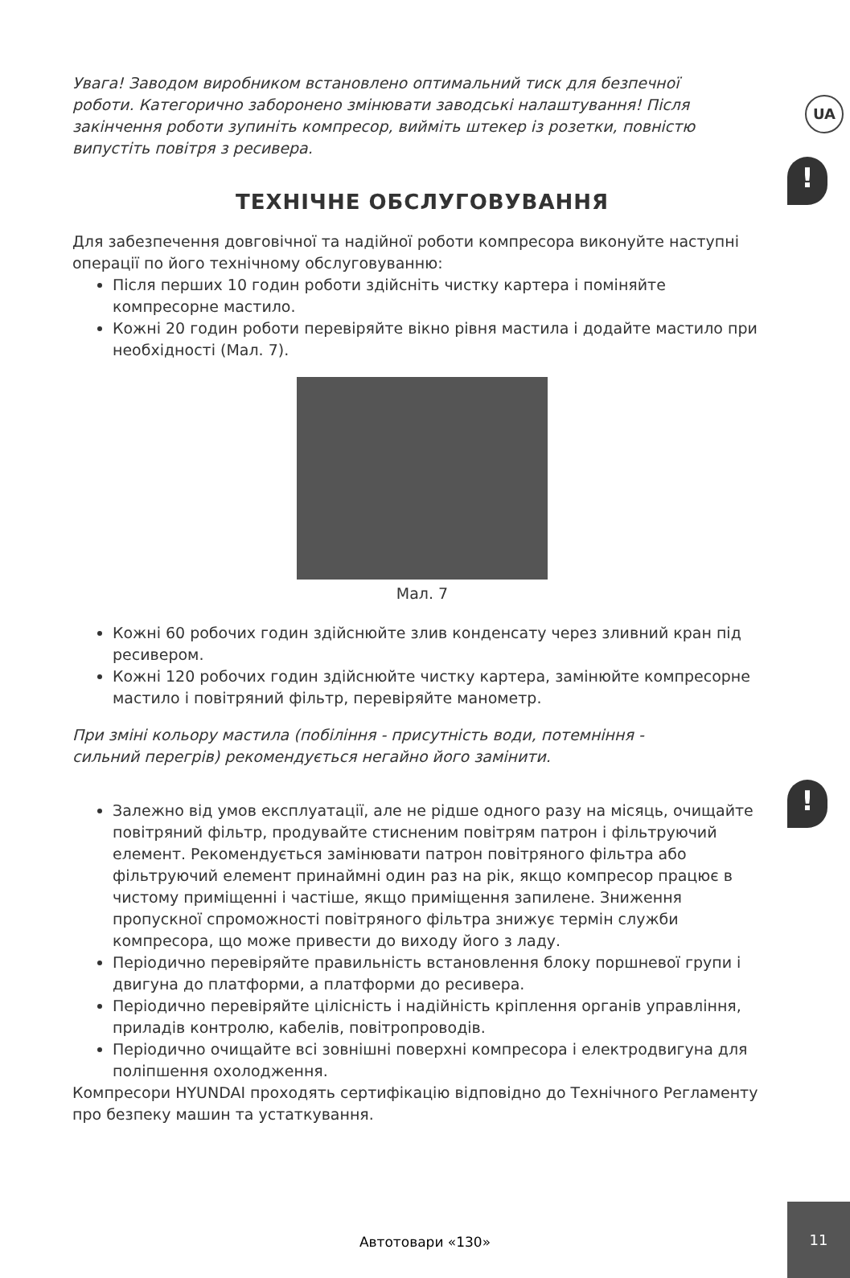UA
!
!
Увага! Заводом виробником встановлено оптимальний тиск для безпечної роботи. Категорично заборонено змінювати заводські налаштування! Після закінчення роботи зупиніть компресор, вийміть штекер із розетки, повністю випустіть повітря з ресивера.
ТЕХНІЧНЕ ОБСЛУГОВУВАННЯ
Для забезпечення довговічної та надійної роботи компресора виконуйте наступні операції по його технічному обслуговуванню:
Після перших 10 годин роботи здійсніть чистку картера і поміняйте компресорне мастило.
Кожні 20 годин роботи перевіряйте вікно рівня мастила і додайте мастило при необхідності (Мал. 7).
Мал. 7
Кожні 60 робочих годин здійснюйте злив конденсату через зливний кран під ресивером.
Кожні 120 робочих годин здійснюйте чистку картера, замінюйте компресорне мастило і повітряний фільтр, перевіряйте манометр.
При зміні кольору мастила (побіління - присутність води, потемніння - сильний перегрів) рекомендується негайно його замінити.
Залежно від умов експлуатації, але не рідше одного разу на місяць, очищайте повітряний фільтр, продувайте стисненим повітрям патрон і фільтруючий елемент. Рекомендується замінювати патрон повітряного фільтра або фільтруючий елемент принаймні один раз на рік, якщо компресор працює в чистому приміщенні і частіше, якщо приміщення запилене. Зниження пропускної спроможності повітряного фільтра знижує термін служби компресора, що може привести до виходу його з ладу.
Періодично перевіряйте правильність встановлення блоку поршневої групи і двигуна до платформи, а платформи до ресивера.
Періодично перевіряйте цілісність і надійність кріплення органів управління, приладів контролю, кабелів, повітропроводів.
Періодично очищайте всі зовнішні поверхні компресора і електродвигуна для поліпшення охолодження.
Компресори HYUNDAI проходять сертифікацію відповідно до Технічного Регламенту про безпеку машин та устаткування.
Автотовари «130»
11